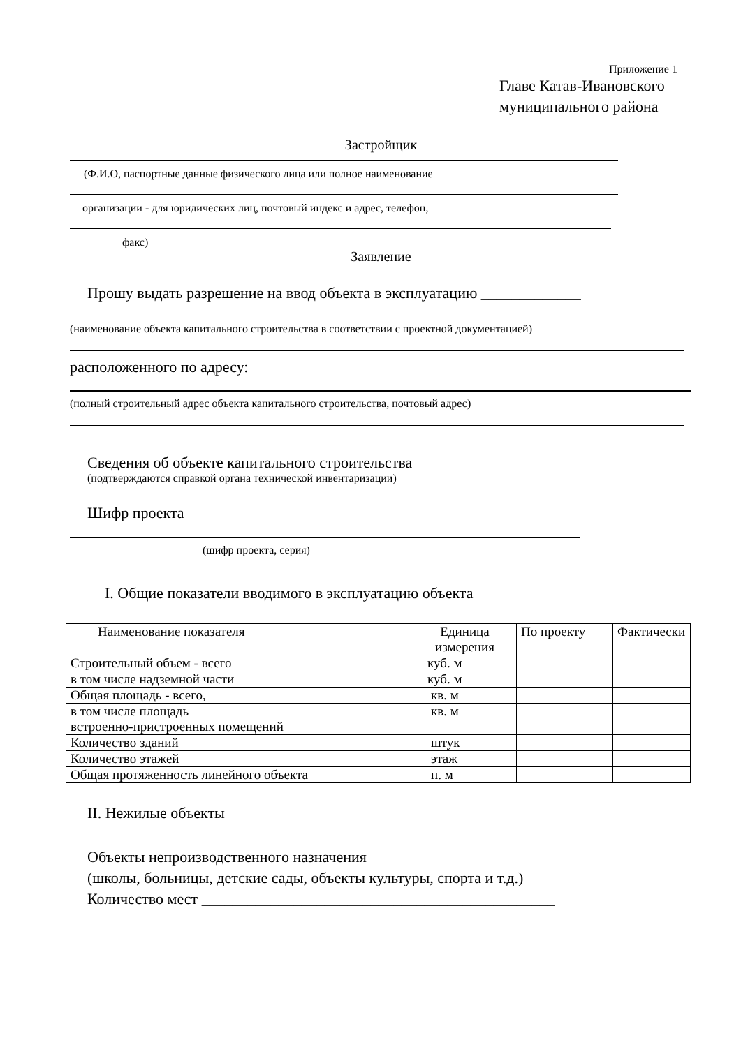Приложение 1
Главе Катав-Ивановского
муниципального района
Застройщик
(Ф.И.О, паспортные данные физического лица или полное наименование
организации - для юридических лиц, почтовый индекс и адрес, телефон,
факс)
Заявление
Прошу выдать разрешение на ввод объекта в эксплуатацию _____________
(наименование объекта капитального строительства в соответствии с проектной документацией)
расположенного по адресу:
(полный строительный адрес объекта капитального строительства, почтовый адрес)
Сведения об объекте капитального строительства
(подтверждаются справкой органа технической инвентаризации)
Шифр проекта
(шифр проекта, серия)
I. Общие показатели вводимого в эксплуатацию объекта
| Наименование показателя | Единица измерения | По проекту | Фактически |
| Строительный объем - всего | куб. м | | |
| в том числе надземной части | куб. м | | |
| Общая площадь - всего, | кв. м | | |
| в том числе площадь встроенно-пристроенных помещений | кв. м | | |
| Количество зданий | штук | | |
| Количество этажей | этаж | | |
| Общая протяженность линейного объекта | п. м | | |
II. Нежилые объекты
Объекты непроизводственного назначения
(школы, больницы, детские сады, объекты культуры, спорта и т.д.)
Количество мест ______________________________________________